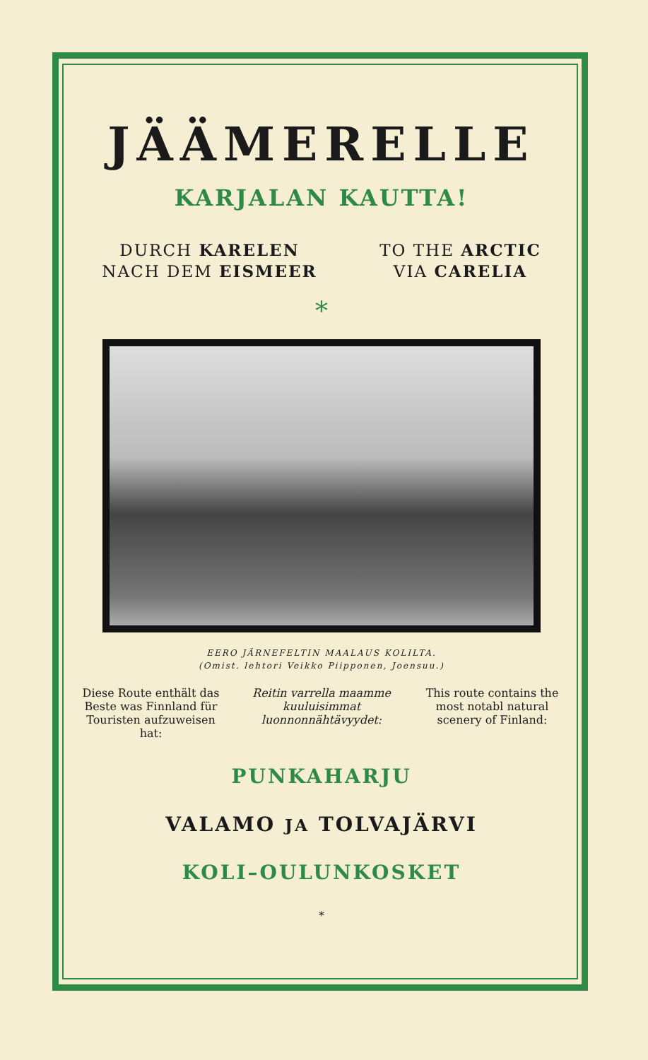JÄÄMERELLE
KARJALAN KAUTTA!
DURCH KARELEN
NACH DEM EISMEER
TO THE ARCTIC
VIA CARELIA
*
EERO JÄRNEFELTIN MAALAUS KOLILTA.
(Omist. lehtori Veikko Piipponen, Joensuu.)
Diese Route enthält das Beste was Finnland für Touristen aufzuweisen hat:
Reitin varrella maamme kuuluisimmat luonnonnähtävyydet:
This route contains the most notabl natural scenery of Finland:
PUNKAHARJU
VALAMO JA TOLVAJÄRVI
KOLI–OULUNKOSKET
*